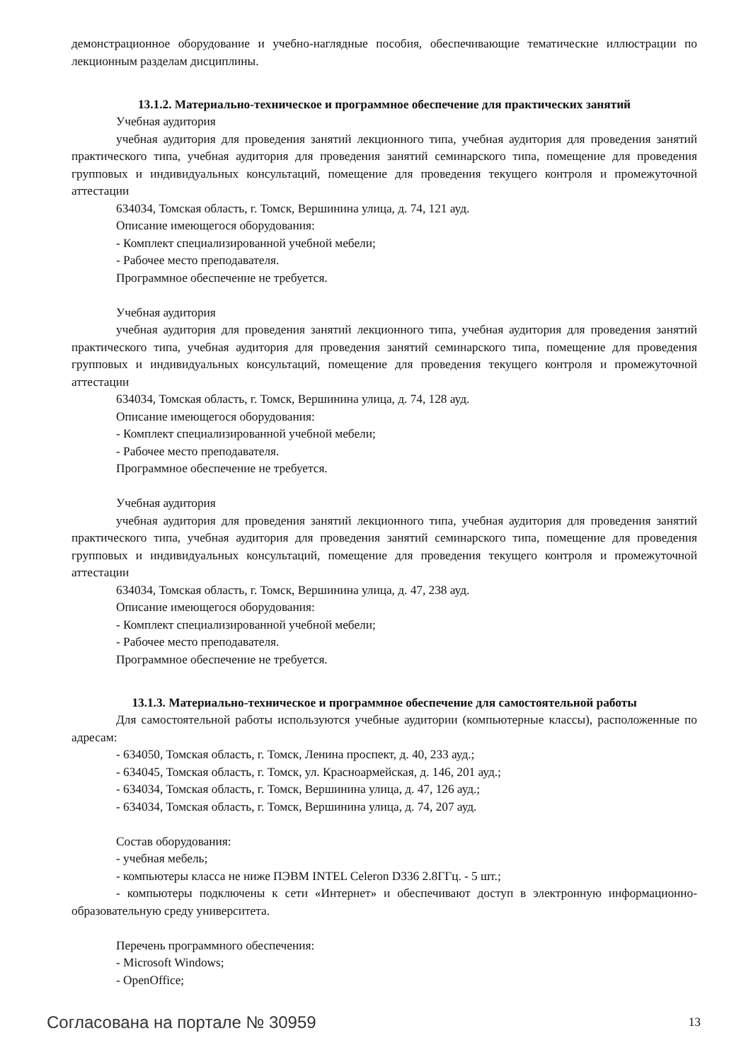демонстрационное оборудование и учебно-наглядные пособия, обеспечивающие тематические иллюстрации по лекционным разделам дисциплины.
13.1.2. Материально-техническое и программное обеспечение для практических занятий
Учебная аудитория
учебная аудитория для проведения занятий лекционного типа, учебная аудитория для проведения занятий практического типа, учебная аудитория для проведения занятий семинарского типа, помещение для проведения групповых и индивидуальных консультаций, помещение для проведения текущего контроля и промежуточной аттестации
634034, Томская область, г. Томск, Вершинина улица, д. 74, 121 ауд.
Описание имеющегося оборудования:
- Комплект специализированной учебной мебели;
- Рабочее место преподавателя.
Программное обеспечение не требуется.
Учебная аудитория
учебная аудитория для проведения занятий лекционного типа, учебная аудитория для проведения занятий практического типа, учебная аудитория для проведения занятий семинарского типа, помещение для проведения групповых и индивидуальных консультаций, помещение для проведения текущего контроля и промежуточной аттестации
634034, Томская область, г. Томск, Вершинина улица, д. 74, 128 ауд.
Описание имеющегося оборудования:
- Комплект специализированной учебной мебели;
- Рабочее место преподавателя.
Программное обеспечение не требуется.
Учебная аудитория
учебная аудитория для проведения занятий лекционного типа, учебная аудитория для проведения занятий практического типа, учебная аудитория для проведения занятий семинарского типа, помещение для проведения групповых и индивидуальных консультаций, помещение для проведения текущего контроля и промежуточной аттестации
634034, Томская область, г. Томск, Вершинина улица, д. 47, 238 ауд.
Описание имеющегося оборудования:
- Комплект специализированной учебной мебели;
- Рабочее место преподавателя.
Программное обеспечение не требуется.
13.1.3. Материально-техническое и программное обеспечение для самостоятельной работы
Для самостоятельной работы используются учебные аудитории (компьютерные классы), расположенные по адресам:
- 634050, Томская область, г. Томск, Ленина проспект, д. 40, 233 ауд.;
- 634045, Томская область, г. Томск, ул. Красноармейская, д. 146, 201 ауд.;
- 634034, Томская область, г. Томск, Вершинина улица, д. 47, 126 ауд.;
- 634034, Томская область, г. Томск, Вершинина улица, д. 74, 207 ауд.
Состав оборудования:
- учебная мебель;
- компьютеры класса не ниже ПЭВМ INTEL Celeron D336 2.8ГГц. - 5 шт.;
- компьютеры подключены к сети «Интернет» и обеспечивают доступ в электронную информационно-образовательную среду университета.
Перечень программного обеспечения:
- Microsoft Windows;
- OpenOffice;
Согласована на портале № 30959 13